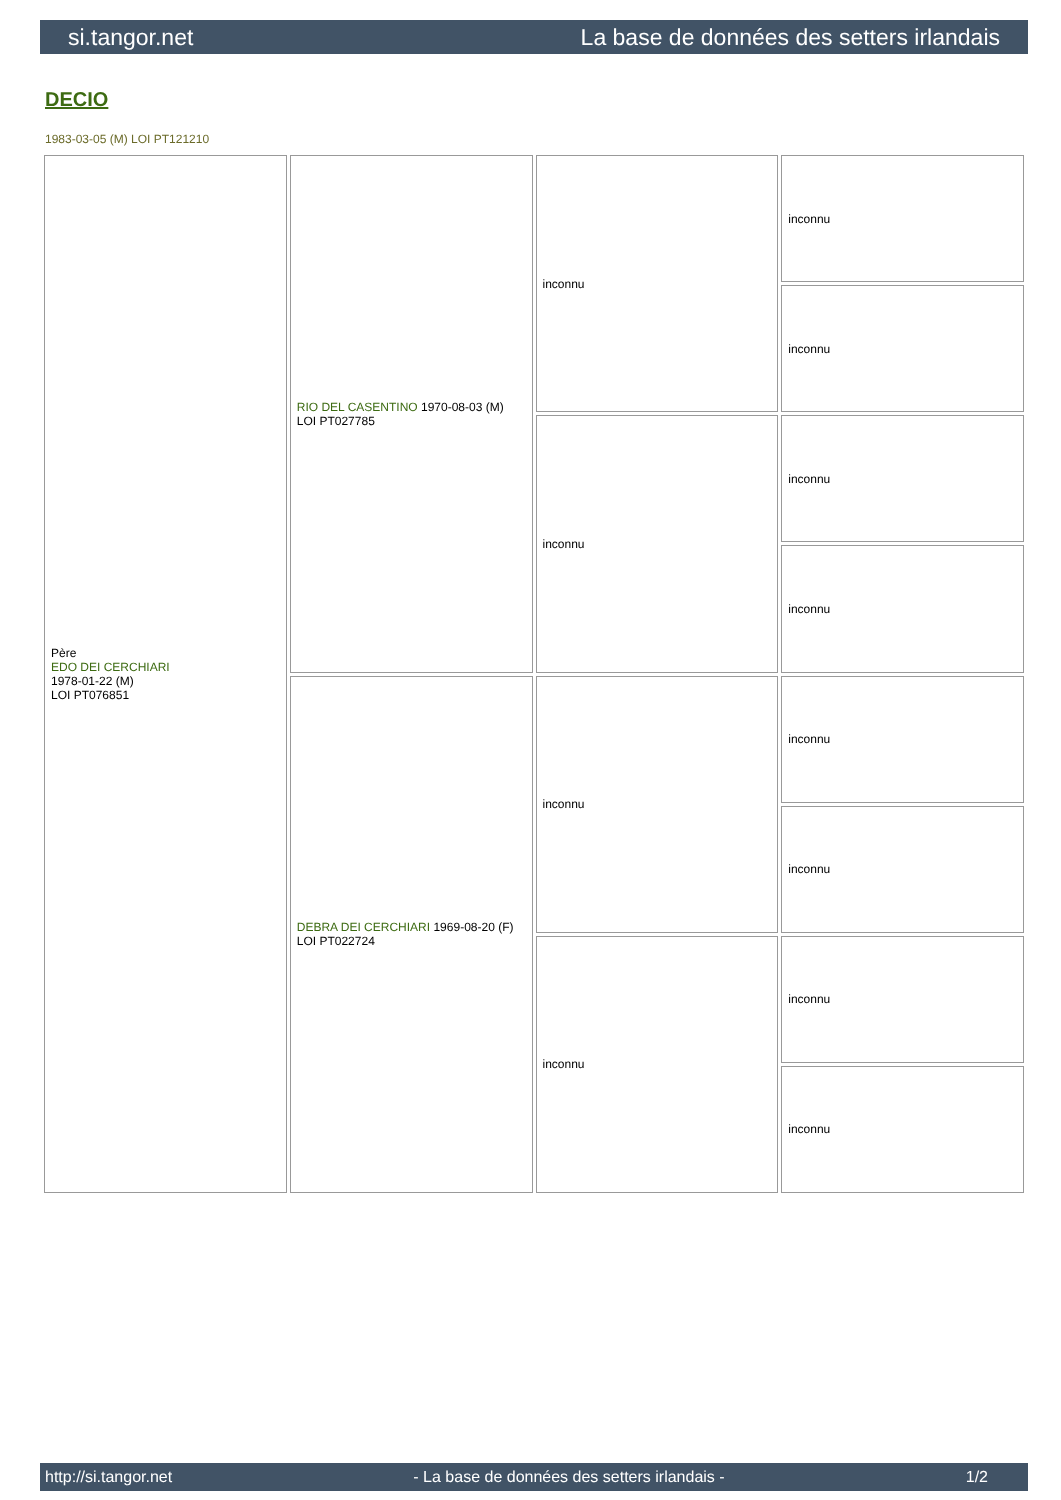si.tangor.net La base de données des setters irlandais
DECIO
1983-03-05 (M) LOI PT121210
| Père EDO DEI CERCHIARI 1978-01-22 (M) LOI PT076851 | RIO DEL CASENTINO 1970-08-03 (M) LOI PT027785 | inconnu | inconnu |
| | | | inconnu |
| | | inconnu | inconnu |
| | | | inconnu |
| | DEBRA DEI CERCHIARI 1969-08-20 (F) LOI PT022724 | inconnu | inconnu |
| | | | inconnu |
| | | inconnu | inconnu |
| | | | inconnu |
http://si.tangor.net - La base de données des setters irlandais - 1/2